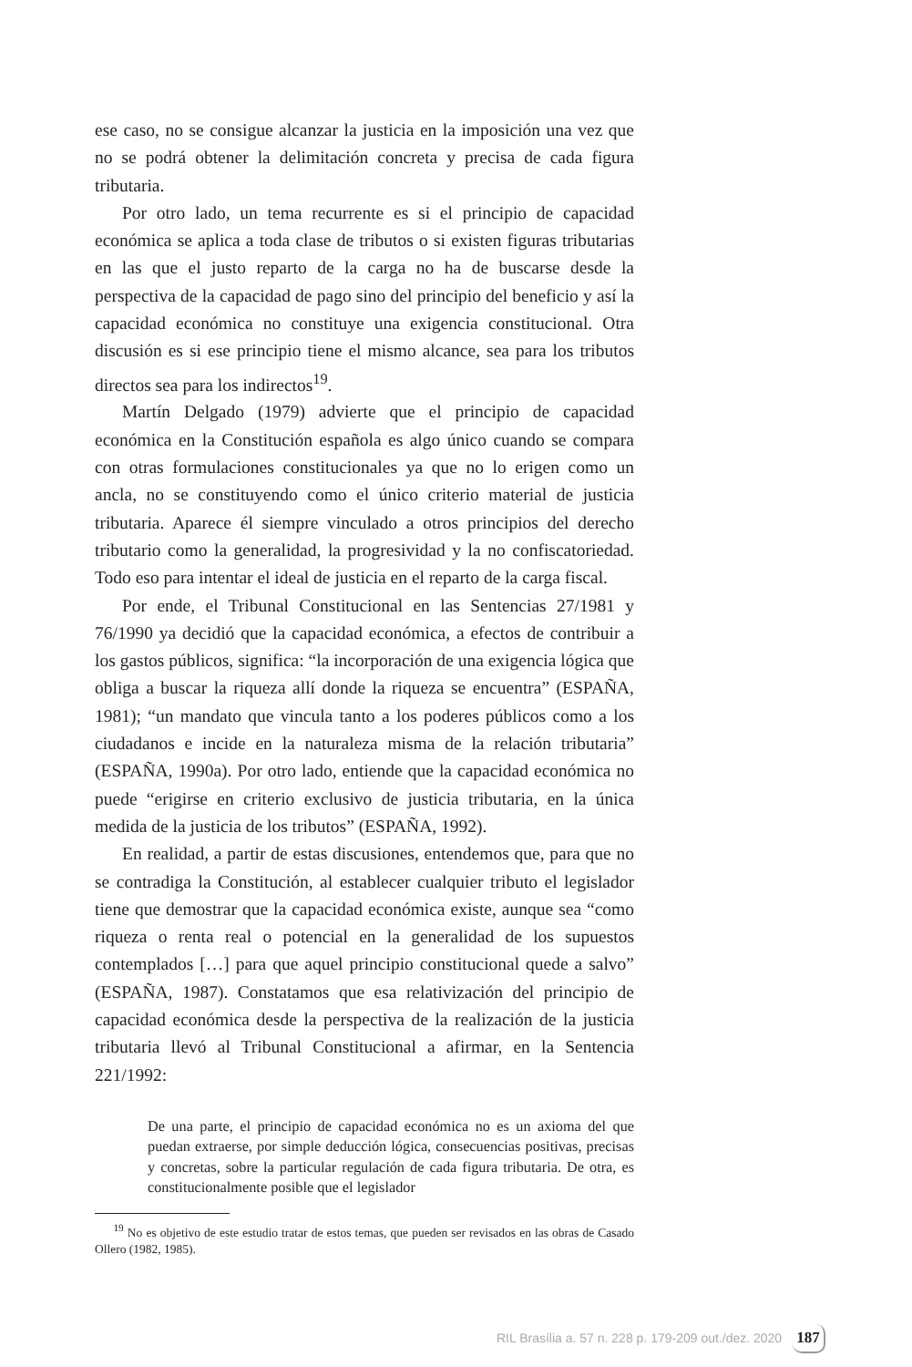ese caso, no se consigue alcanzar la justicia en la imposición una vez que no se podrá obtener la delimitación concreta y precisa de cada figura tributaria.
Por otro lado, un tema recurrente es si el principio de capacidad económica se aplica a toda clase de tributos o si existen figuras tributarias en las que el justo reparto de la carga no ha de buscarse desde la perspectiva de la capacidad de pago sino del principio del beneficio y así la capacidad económica no constituye una exigencia constitucional. Otra discusión es si ese principio tiene el mismo alcance, sea para los tributos directos sea para los indirectos<sup>19</sup>.
Martín Delgado (1979) advierte que el principio de capacidad económica en la Constitución española es algo único cuando se compara con otras formulaciones constitucionales ya que no lo erigen como un ancla, no se constituyendo como el único criterio material de justicia tributaria. Aparece él siempre vinculado a otros principios del derecho tributario como la generalidad, la progresividad y la no confiscatoriedad. Todo eso para intentar el ideal de justicia en el reparto de la carga fiscal.
Por ende, el Tribunal Constitucional en las Sentencias 27/1981 y 76/1990 ya decidió que la capacidad económica, a efectos de contribuir a los gastos públicos, significa: “la incorporación de una exigencia lógica que obliga a buscar la riqueza allí donde la riqueza se encuentra” (ESPAÑA, 1981); “un mandato que vincula tanto a los poderes públicos como a los ciudadanos e incide en la naturaleza misma de la relación tributaria” (ESPAÑA, 1990a). Por otro lado, entiende que la capacidad económica no puede “erigirse en criterio exclusivo de justicia tributaria, en la única medida de la justicia de los tributos” (ESPAÑA, 1992).
En realidad, a partir de estas discusiones, entendemos que, para que no se contradiga la Constitución, al establecer cualquier tributo el legislador tiene que demostrar que la capacidad económica existe, aunque sea “como riqueza o renta real o potencial en la generalidad de los supuestos contemplados […] para que aquel principio constitucional quede a salvo” (ESPAÑA, 1987). Constatamos que esa relativización del principio de capacidad económica desde la perspectiva de la realización de la justicia tributaria llevó al Tribunal Constitucional a afirmar, en la Sentencia 221/1992:
De una parte, el principio de capacidad económica no es un axioma del que puedan extraerse, por simple deducción lógica, consecuencias positivas, precisas y concretas, sobre la particular regulación de cada figura tributaria. De otra, es constitucionalmente posible que el legislador
<sup>19</sup> No es objetivo de este estudio tratar de estos temas, que pueden ser revisados en las obras de Casado Ollero (1982, 1985).
RIL Brasília a. 57 n. 228 p. 179-209 out./dez. 2020
187